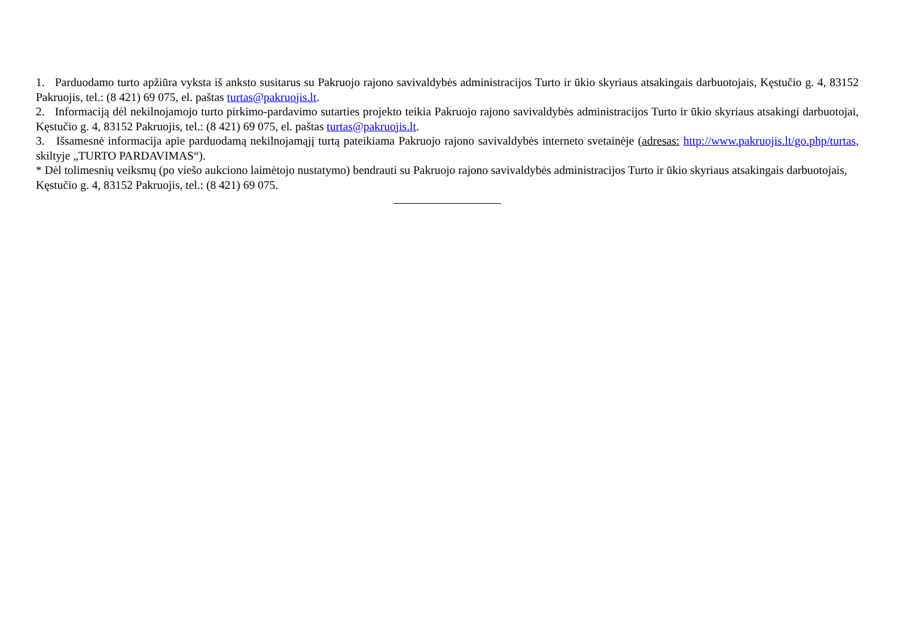1. Parduodamo turto apžiūra vyksta iš anksto susitarus su Pakruojo rajono savivaldybės administracijos Turto ir ūkio skyriaus atsakingais darbuotojais, Kęstučio g. 4, 83152 Pakruojis, tel.: (8 421) 69 075, el. paštas turtas@pakruojis.lt.
2. Informaciją dėl nekilnojamojo turto pirkimo-pardavimo sutarties projekto teikia Pakruojo rajono savivaldybės administracijos Turto ir ūkio skyriaus atsakingi darbuotojai, Kęstučio g. 4, 83152 Pakruojis, tel.: (8 421) 69 075, el. paštas turtas@pakruojis.lt.
3. Išsamesnė informacija apie parduodamą nekilnojamąjį turtą pateikiama Pakruojo rajono savivaldybės interneto svetainėje (adresas: http://www.pakruojis.lt/go.php/turtas, skiltyje „TURTO PARDAVIMAS“).
* Dėl tolimesnių veiksmų (po viešo aukciono laimėtojo nustatymo) bendrauti su Pakruojo rajono savivaldybės administracijos Turto ir ūkio skyriaus atsakingais darbuotojais, Kęstučio g. 4, 83152 Pakruojis, tel.: (8 421) 69 075.